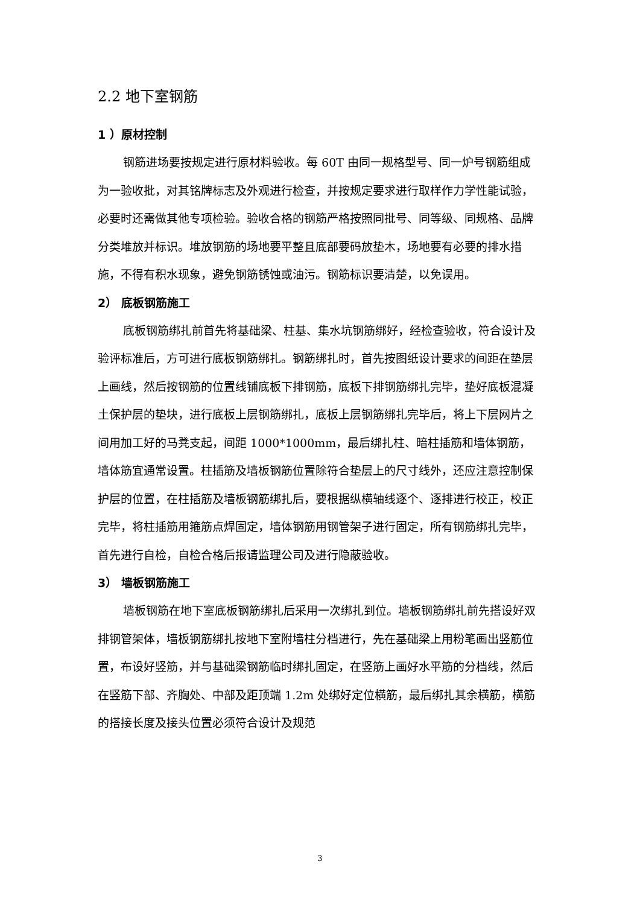2.2 地下室钢筋
1 ）原材控制
钢筋进场要按规定进行原材料验收。每 60T 由同一规格型号、同一炉号钢筋组成为一验收批，对其铭牌标志及外观进行检查，并按规定要求进行取样作力学性能试验，必要时还需做其他专项检验。验收合格的钢筋严格按照同批号、同等级、同规格、品牌分类堆放并标识。堆放钢筋的场地要平整且底部要码放垫木，场地要有必要的排水措施，不得有积水现象，避免钢筋锈蚀或油污。钢筋标识要清楚，以免误用。
2） 底板钢筋施工
底板钢筋绑扎前首先将基础梁、柱基、集水坑钢筋绑好，经检查验收，符合设计及验评标准后，方可进行底板钢筋绑扎。钢筋绑扎时，首先按图纸设计要求的间距在垫层上画线，然后按钢筋的位置线铺底板下排钢筋，底板下排钢筋绑扎完毕，垫好底板混凝土保护层的垫块，进行底板上层钢筋绑扎，底板上层钢筋绑扎完毕后，将上下层网片之间用加工好的马凳支起，间距 1000*1000mm，最后绑扎柱、暗柱插筋和墙体钢筋，墙体筋宜通常设置。柱插筋及墙板钢筋位置除符合垫层上的尺寸线外，还应注意控制保护层的位置，在柱插筋及墙板钢筋绑扎后，要根据纵横轴线逐个、逐排进行校正，校正完毕，将柱插筋用箍筋点焊固定，墙体钢筋用钢管架子进行固定，所有钢筋绑扎完毕，首先进行自检，自检合格后报请监理公司及进行隐蔽验收。
3） 墙板钢筋施工
墙板钢筋在地下室底板钢筋绑扎后采用一次绑扎到位。墙板钢筋绑扎前先搭设好双排钢管架体，墙板钢筋绑扎按地下室附墙柱分档进行，先在基础梁上用粉笔画出竖筋位置，布设好竖筋，并与基础梁钢筋临时绑扎固定，在竖筋上画好水平筋的分档线，然后在竖筋下部、齐胸处、中部及距顶端 1.2m 处绑好定位横筋，最后绑扎其余横筋，横筋的搭接长度及接头位置必须符合设计及规范
3